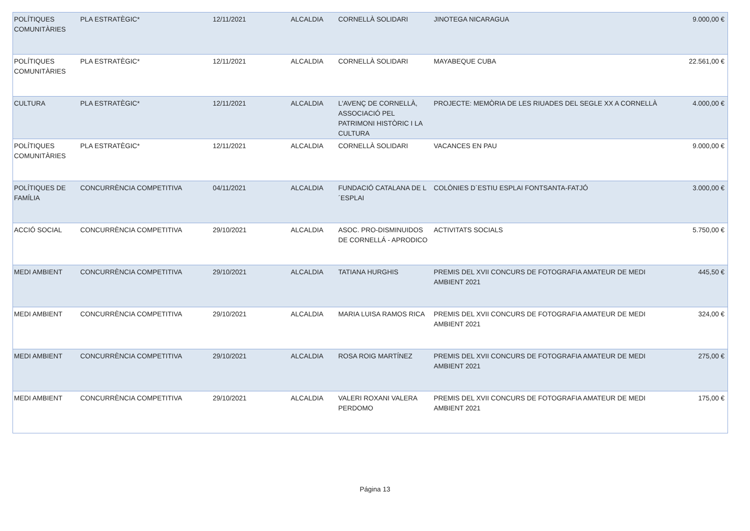| POLÍTIQUES COMUNITÀRIES | PLA ESTRATÈGIC* | 12/11/2021 | ALCALDIA | CORNELLÀ SOLIDARI | JINOTEGA NICARAGUA | 9.000,00 € |
| POLÍTIQUES COMUNITÀRIES | PLA ESTRATÈGIC* | 12/11/2021 | ALCALDIA | CORNELLÀ SOLIDARI | MAYABEQUE CUBA | 22.561,00 € |
| CULTURA | PLA ESTRATÈGIC* | 12/11/2021 | ALCALDIA | L'AVENÇ DE CORNELLÀ, ASSOCIACIÓ PEL PATRIMONI HISTÒRIC I LA CULTURA | PROJECTE: MEMÒRIA DE LES RIUADES DEL SEGLE XX A CORNELLÀ | 4.000,00 € |
| POLÍTIQUES COMUNITÀRIES | PLA ESTRATÈGIC* | 12/11/2021 | ALCALDIA | CORNELLÀ SOLIDARI | VACANCES EN PAU | 9.000,00 € |
| POLÍTIQUES DE FAMÍLIA | CONCURRÈNCIA COMPETITIVA | 04/11/2021 | ALCALDIA | FUNDACIÓ CATALANA DE L´ESPLAI | COLÒNIES D´ESTIU ESPLAI FONTSANTA-FATJÓ | 3.000,00 € |
| ACCIÓ SOCIAL | CONCURRÈNCIA COMPETITIVA | 29/10/2021 | ALCALDIA | ASOC. PRO-DISMINUIDOS DE CORNELLÁ - APRODICO | ACTIVITATS SOCIALS | 5.750,00 € |
| MEDI AMBIENT | CONCURRÈNCIA COMPETITIVA | 29/10/2021 | ALCALDIA | TATIANA HURGHIS | PREMIS DEL XVII CONCURS DE FOTOGRAFIA AMATEUR DE MEDI AMBIENT 2021 | 445,50 € |
| MEDI AMBIENT | CONCURRÈNCIA COMPETITIVA | 29/10/2021 | ALCALDIA | MARIA LUISA RAMOS RICA | PREMIS DEL XVII CONCURS DE FOTOGRAFIA AMATEUR DE MEDI AMBIENT 2021 | 324,00 € |
| MEDI AMBIENT | CONCURRÈNCIA COMPETITIVA | 29/10/2021 | ALCALDIA | ROSA ROIG MARTÍNEZ | PREMIS DEL XVII CONCURS DE FOTOGRAFIA AMATEUR DE MEDI AMBIENT 2021 | 275,00 € |
| MEDI AMBIENT | CONCURRÈNCIA COMPETITIVA | 29/10/2021 | ALCALDIA | VALERI ROXANI VALERA PERDOMO | PREMIS DEL XVII CONCURS DE FOTOGRAFIA AMATEUR DE MEDI AMBIENT 2021 | 175,00 € |
Página 13